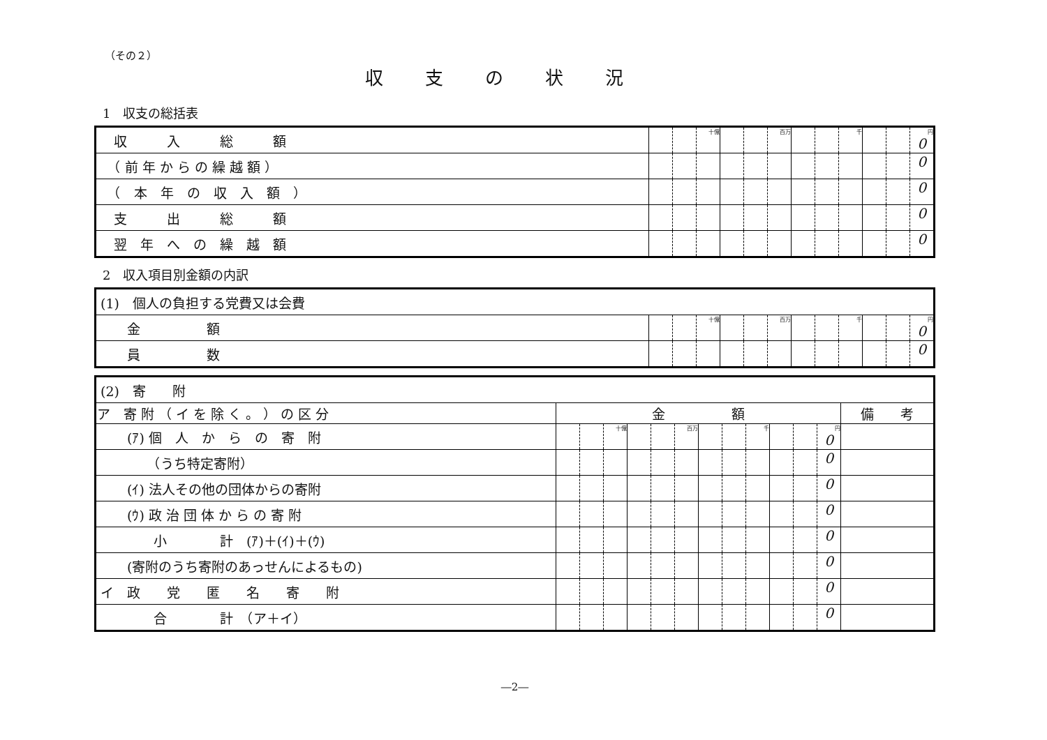（その２）
収支の状況
1　収支の総括表
| 収 入 総 額 | | | 十億 | | | 百万 | | | 千 | | | 円 0 |
| （ 前 年 か ら の 繰 越 額 ） | | | | | | | | | | | | 0 |
| （ 本 年 の 収 入 額 ） | | | | | | | | | | | | 0 |
| 支 出 総 額 | | | | | | | | | | | | 0 |
| 翌 年 へ の 繰 越 額 | | | | | | | | | | | | 0 |
2　収入項目別金額の内訳
| (1) 個人の負担する党費又は会費 | | | | | | | | | | | | |
| 金 額 | | | 十億 | | | 百万 | | | 千 | | | 円 0 |
| 員 数 | | | | | | | | | | | | 0 |
| (2) 寄 附 | | | | | | | | | | | | | |
| ア 寄 附 （ イ を 除 く 。 ） の 区 分 | 金 額 | | | | | | | | | | | | 備 考 |
| (ｱ) 個 人 か ら の 寄 附 | | | 十億 | | | 百万 | | | 千 | | | 円 0 | |
| （うち特定寄附） | | | | | | | | | | | | 0 | |
| (ｲ) 法人その他の団体からの寄附 | | | | | | | | | | | | 0 | |
| (ｳ) 政 治 団 体 か ら の 寄 附 | | | | | | | | | | | | 0 | |
| 小 計 (ｱ)＋(ｲ)＋(ｳ) | | | | | | | | | | | | 0 | |
| (寄附のうち寄附のあっせんによるもの) | | | | | | | | | | | | 0 | |
| イ 政 党 匿 名 寄 附 | | | | | | | | | | | | 0 | |
| 合 計 （ア＋イ） | | | | | | | | | | | | 0 | |
―2―